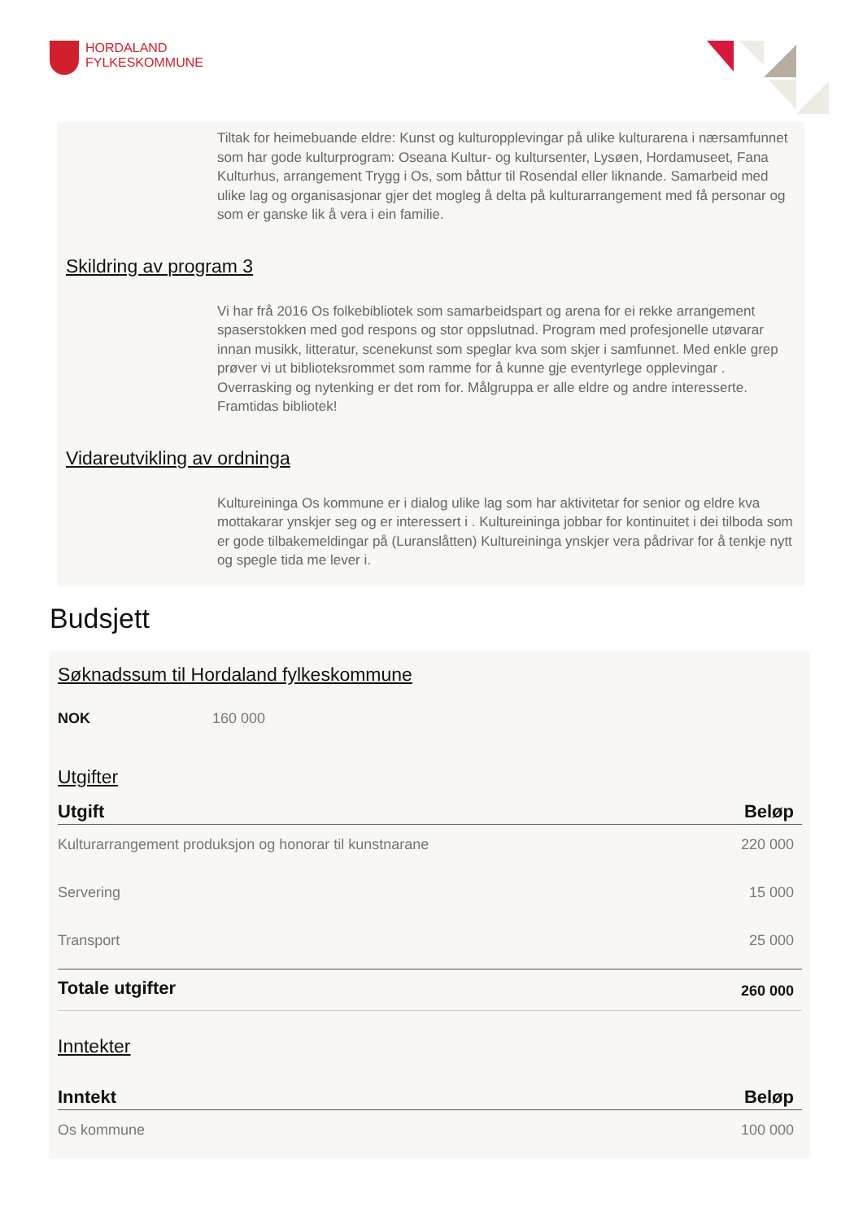HORDALAND
FYLKESKOMMUNE
Tiltak for heimebuande eldre: Kunst og kulturopplevingar på ulike kulturarena i nærsamfunnet som har gode kulturprogram: Oseana Kultur- og kultursenter, Lysøen, Hordamuseet, Fana Kulturhus, arrangement Trygg i Os, som båttur til Rosendal eller liknande. Samarbeid med ulike lag og organisasjonar gjer det mogleg å delta på kulturarrangement med få personar og som er ganske lik å vera i ein familie.
Skildring av program 3
Vi har frå 2016 Os folkebibliotek som samarbeidspart og arena for ei rekke arrangement spaserstokken med god respons og stor oppslutnad. Program med profesjonelle utøvarar innan musikk, litteratur, scenekunst som speglar kva som skjer i samfunnet. Med enkle grep prøver vi ut biblioteksrommet som ramme for å kunne gje eventyrlege opplevingar . Overrasking og nytenking er det rom for. Målgruppa er alle eldre og andre interesserte. Framtidas bibliotek!
Vidareutvikling av ordninga
Kultureininga Os kommune er i dialog ulike lag som har aktivitetar for senior og eldre kva mottakarar ynskjer seg og er interessert i . Kultureininga jobbar for kontinuitet i dei tilboda som er gode tilbakemeldingar på (Luranslåtten) Kultureininga ynskjer vera pådrivar for å tenkje nytt og spegle tida me lever i.
Budsjett
Søknadssum til Hordaland fylkeskommune
NOK 160 000
Utgifter
| Utgift | Beløp |
| --- | --- |
| Kulturarrangement produksjon og honorar til kunstnarane | 220 000 |
| Servering | 15 000 |
| Transport | 25 000 |
| Totale utgifter | 260 000 |
Inntekter
| Inntekt | Beløp |
| --- | --- |
| Os kommune | 100 000 |